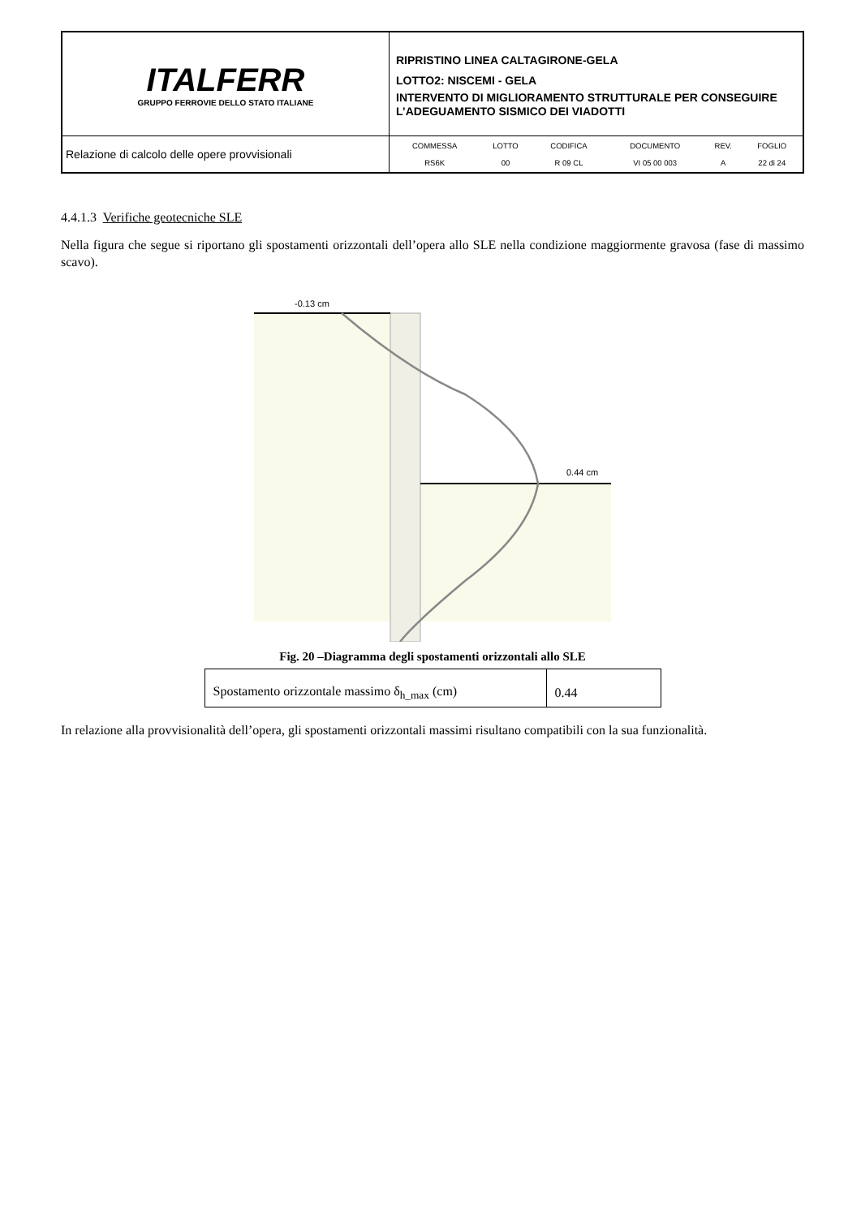| ITALFERR GRUPPO FERROVIE DELLO STATO ITALIANE | RIPRISTINO LINEA CALTAGIRONE-GELA LOTTO2: NISCEMI - GELA INTERVENTO DI MIGLIORAMENTO STRUTTURALE PER CONSEGUIRE L’ADEGUAMENTO SISMICO DEI VIADOTTI |
| Relazione di calcolo delle opere provvisionali | / COMMESSA / LOTTO / CODIFICA / DOCUMENTO / REV. / FOGLIO / / RS6K / 00 / R 09 CL / VI 05 00 003 / A / 22 di 24 / |
4.4.1.3 Verifiche geotecniche SLE
Nella figura che segue si riportano gli spostamenti orizzontali dell’opera allo SLE nella condizione maggiormente gravosa (fase di massimo scavo).
-0.13 cm
0.44 cm
Fig. 20 –Diagramma degli spostamenti orizzontali allo SLE
| Spostamento orizzontale massimo δ<sub>h_max</sub> (cm) | 0.44 |
In relazione alla provvisionalità dell’opera, gli spostamenti orizzontali massimi risultano compatibili con la sua funzionalità.